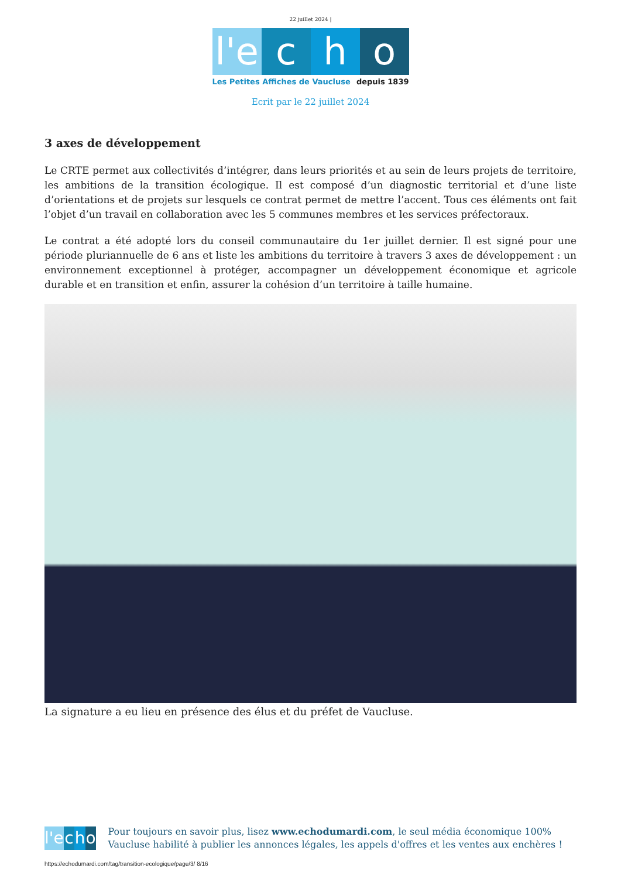22 juillet 2024 |
l'e c h o
Les Petites Affiches de Vaucluse depuis 1839
Ecrit par le 22 juillet 2024
3 axes de développement
Le CRTE permet aux collectivités d’intégrer, dans leurs priorités et au sein de leurs projets de territoire, les ambitions de la transition écologique. Il est composé d’un diagnostic territorial et d’une liste d’orientations et de projets sur lesquels ce contrat permet de mettre l’accent. Tous ces éléments ont fait l’objet d’un travail en collaboration avec les 5 communes membres et les services préfectoraux.
Le contrat a été adopté lors du conseil communautaire du 1er juillet dernier. Il est signé pour une période pluriannuelle de 6 ans et liste les ambitions du territoire à travers 3 axes de développement : un environnement exceptionnel à protéger, accompagner un développement économique et agricole durable et en transition et enfin, assurer la cohésion d’un territoire à taille humaine.
La signature a eu lieu en présence des élus et du préfet de Vaucluse.
l'e c h o
Pour toujours en savoir plus, lisez www.echodumardi.com, le seul média économique 100% Vaucluse habilité à publier les annonces légales, les appels d'offres et les ventes aux enchères !
https://echodumardi.com/tag/transition-ecologique/page/3/ 8/16